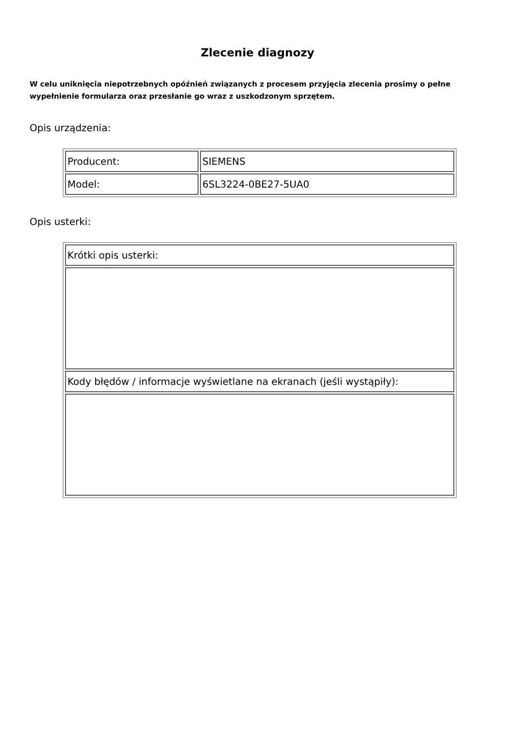Zlecenie diagnozy
W celu uniknięcia niepotrzebnych opóźnień związanych z procesem przyjęcia zlecenia prosimy o pełne wypełnienie formularza oraz przesłanie go wraz z uszkodzonym sprzętem.
Opis urządzenia:
| Producent: | SIEMENS |
| Model: | 6SL3224-0BE27-5UA0 |
Opis usterki:
| Krótki opis usterki: |
| Kody błędów / informacje wyświetlane na ekranach (jeśli wystąpiły): |